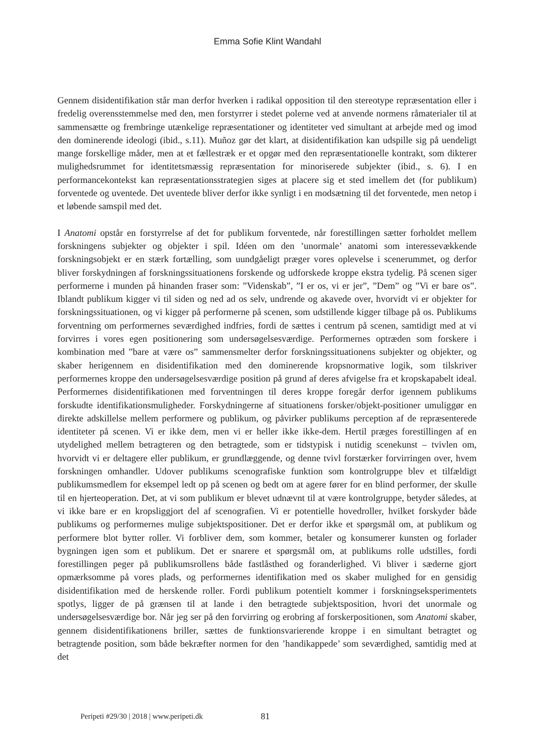Emma Sofie Klint Wandahl
Gennem disidentifikation står man derfor hverken i radikal opposition til den stereotype repræsentation eller i fredelig overensstemmelse med den, men forstyrrer i stedet polerne ved at anvende normens råmaterialer til at sammensætte og frembringe utænkelige repræsentationer og identiteter ved simultant at arbejde med og imod den dominerende ideologi (ibid., s.11). Muñoz gør det klart, at disidentifikation kan udspille sig på uendeligt mange forskellige måder, men at et fællestræk er et opgør med den repræsentationelle kontrakt, som dikterer mulighedsrummet for identitetsmæssig repræsentation for minoriserede subjekter (ibid., s. 6). I en performancekontekst kan repræsentationsstrategien siges at placere sig et sted imellem det (for publikum) forventede og uventede. Det uventede bliver derfor ikke synligt i en modsætning til det forventede, men netop i et løbende samspil med det.
I Anatomi opstår en forstyrrelse af det for publikum forventede, når forestillingen sætter forholdet mellem forskningens subjekter og objekter i spil. Idéen om den ’unormale’ anatomi som interessevækkende forskningsobjekt er en stærk fortælling, som uundgåeligt præger vores oplevelse i scenerummet, og derfor bliver forskydningen af forskningssituationens forskende og udforskede kroppe ekstra tydelig. På scenen siger performerne i munden på hinanden fraser som: ”Videnskab”, ”I er os, vi er jer”, ”Dem” og ”Vi er bare os”. Iblandt publikum kigger vi til siden og ned ad os selv, undrende og akavede over, hvorvidt vi er objekter for forskningssituationen, og vi kigger på performerne på scenen, som udstillende kigger tilbage på os. Publikums forventning om performernes seværdighed indfries, fordi de sættes i centrum på scenen, samtidigt med at vi forvirres i vores egen positionering som undersøgelsesværdige. Performernes optræden som forskere i kombination med ”bare at være os” sammensmelter derfor forskningssituationens subjekter og objekter, og skaber herigennem en disidentifikation med den dominerende kropsnormative logik, som tilskriver performernes kroppe den undersøgelsesværdige position på grund af deres afvigelse fra et kropskapabelt ideal. Performernes disidentifikationen med forventningen til deres kroppe foregår derfor igennem publikums forskudte identifikationsmuligheder. Forskydningerne af situationens forsker/objekt-positioner umuliggør en direkte adskillelse mellem performere og publikum, og påvirker publikums perception af de repræsenterede identiteter på scenen. Vi er ikke dem, men vi er heller ikke ikke-dem. Hertil præges forestillingen af en utydelighed mellem betragteren og den betragtede, som er tidstypisk i nutidig scenekunst – tvivlen om, hvorvidt vi er deltagere eller publikum, er grundlæggende, og denne tvivl forstærker forvirringen over, hvem forskningen omhandler. Udover publikums scenografiske funktion som kontrolgruppe blev et tilfældigt publikumsmedlem for eksempel ledt op på scenen og bedt om at agere fører for en blind performer, der skulle til en hjerteoperation. Det, at vi som publikum er blevet udnævnt til at være kontrolgruppe, betyder således, at vi ikke bare er en kropsliggjort del af scenografien. Vi er potentielle hovedroller, hvilket forskyder både publikums og performernes mulige subjektspositioner. Det er derfor ikke et spørgsmål om, at publikum og performere blot bytter roller. Vi forbliver dem, som kommer, betaler og konsumerer kunsten og forlader bygningen igen som et publikum. Det er snarere et spørgsmål om, at publikums rolle udstilles, fordi forestillingen peger på publikumsrollens både fastlåsthed og foranderlighed. Vi bliver i sæderne gjort opmærksomme på vores plads, og performernes identifikation med os skaber mulighed for en gensidig disidentifikation med de herskende roller. Fordi publikum potentielt kommer i forskningseksperimentets spotlys, ligger de på grænsen til at lande i den betragtede subjektsposition, hvori det unormale og undersøgelsesværdige bor. Når jeg ser på den forvirring og erobring af forskerpositionen, som Anatomi skaber, gennem disidentifikationens briller, sættes de funktionsvarierende kroppe i en simultant betragtet og betragtende position, som både bekræfter normen for den ’handikappede’ som seværdighed, samtidig med at det
Peripeti #29/30 | 2018 | www.peripeti.dk
81